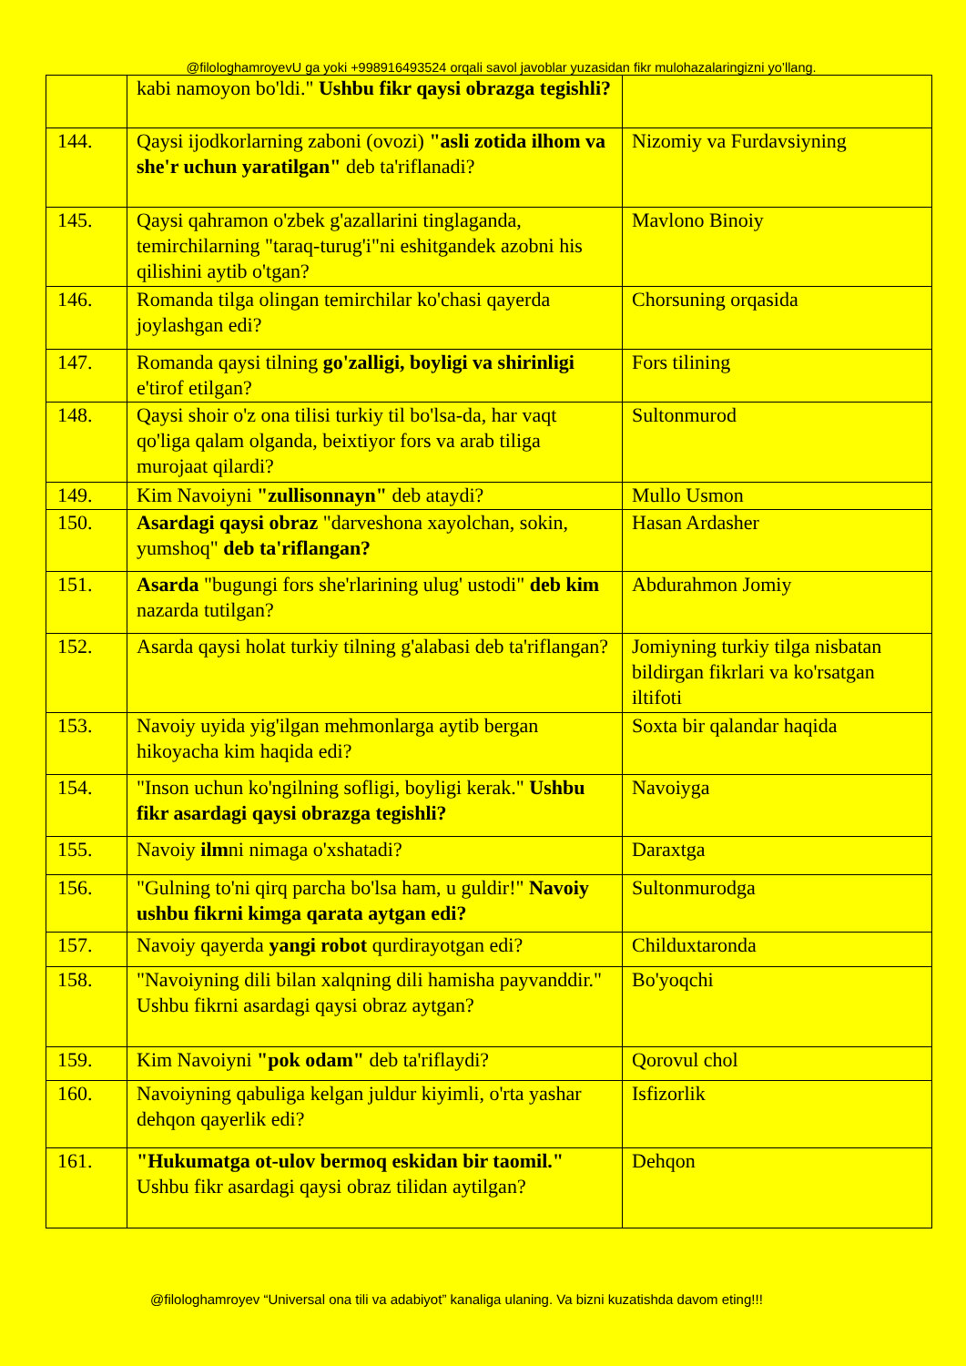@filologhamroyevU ga yoki +998916493524 orqali savol javoblar yuzasidan fikr mulohazalaringizni yo’llang.
| | kabi namoyon bo'ldi." Ushbu fikr qaysi obrazga tegishli? | |
| 144. | Qaysi ijodkorlarning zaboni (ovozi) "asli zotida ilhom va she'r uchun yaratilgan" deb ta'riflanadi? | Nizomiy va Furdavsiyning |
| 145. | Qaysi qahramon o'zbek g'azallarini tinglaganda, temirchilarning "taraq-turug'i"ni eshitgandek azobni his qilishini aytib o'tgan? | Mavlono Binoiy |
| 146. | Romanda tilga olingan temirchilar ko'chasi qayerda joylashgan edi? | Chorsuning orqasida |
| 147. | Romanda qaysi tilning go'zalligi, boyligi va shirinligi e'tirof etilgan? | Fors tilining |
| 148. | Qaysi shoir o'z ona tilisi turkiy til bo'lsa-da, har vaqt qo'liga qalam olganda, beixtiyor fors va arab tiliga murojaat qilardi? | Sultonmurod |
| 149. | Kim Navoiyni "zullisonnayn" deb ataydi? | Mullo Usmon |
| 150. | Asardagi qaysi obraz "darveshona xayolchan, sokin, yumshoq" deb ta'riflangan? | Hasan Ardasher |
| 151. | Asarda "bugungi fors she'rlarining ulug' ustodi" deb kim nazarda tutilgan? | Abdurahmon Jomiy |
| 152. | Asarda qaysi holat turkiy tilning g'alabasi deb ta'riflangan? | Jomiyning turkiy tilga nisbatan bildirgan fikrlari va ko'rsatgan iltifoti |
| 153. | Navoiy uyida yig'ilgan mehmonlarga aytib bergan hikoyacha kim haqida edi? | Soxta bir qalandar haqida |
| 154. | "Inson uchun ko'ngilning sofligi, boyligi kerak." Ushbu fikr asardagi qaysi obrazga tegishli? | Navoiyga |
| 155. | Navoiy ilm ni nimaga o'xshatadi? | Daraxtga |
| 156. | "Gulning to'ni qirq parcha bo'lsa ham, u guldir!" Navoiy ushbu fikrni kimga qarata aytgan edi? | Sultonmurodga |
| 157. | Navoiy qayerda yangi robot qurdirayotgan edi? | Childuxtaronda |
| 158. | "Navoiyning dili bilan xalqning dili hamisha payvanddir." Ushbu fikrni asardagi qaysi obraz aytgan? | Bo'yoqchi |
| 159. | Kim Navoiyni "pok odam" deb ta'riflaydi? | Qorovul chol |
| 160. | Navoiyning qabuliga kelgan juldur kiyimli, o'rta yashar dehqon qayerlik edi? | Isfizorlik |
| 161. | "Hukumatga ot-ulov bermoq eskidan bir taomil." Ushbu fikr asardagi qaysi obraz tilidan aytilgan? | Dehqon |
@filologhamroyev “Universal ona tili va adabiyot” kanaliga ulaning. Va bizni kuzatishda davom eting!!!